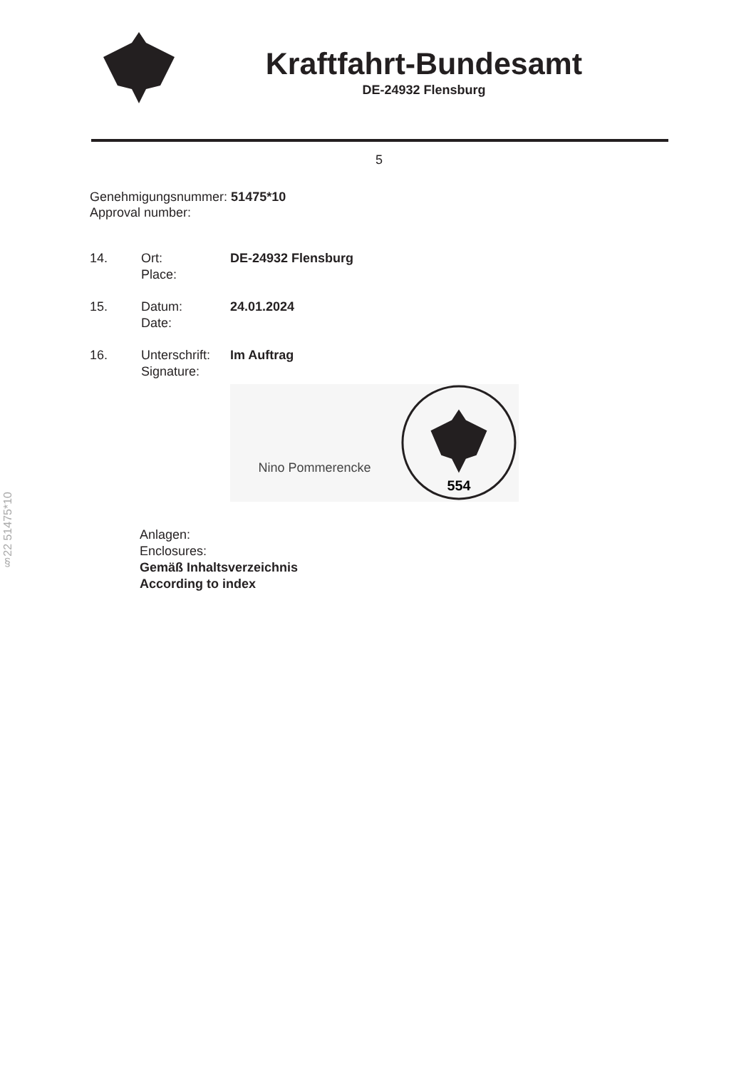Kraftfahrt-Bundesamt
DE-24932 Flensburg
5
Genehmigungsnummer: 51475*10
Approval number:
14. Ort:
Place:
DE-24932 Flensburg
15. Datum:
Date:
24.01.2024
16. Unterschrift:
Signature:
Im Auftrag
Nino Pommerencke
554
Anlagen:
Enclosures:
Gemäß Inhaltsverzeichnis
According to index
§22 51475*10